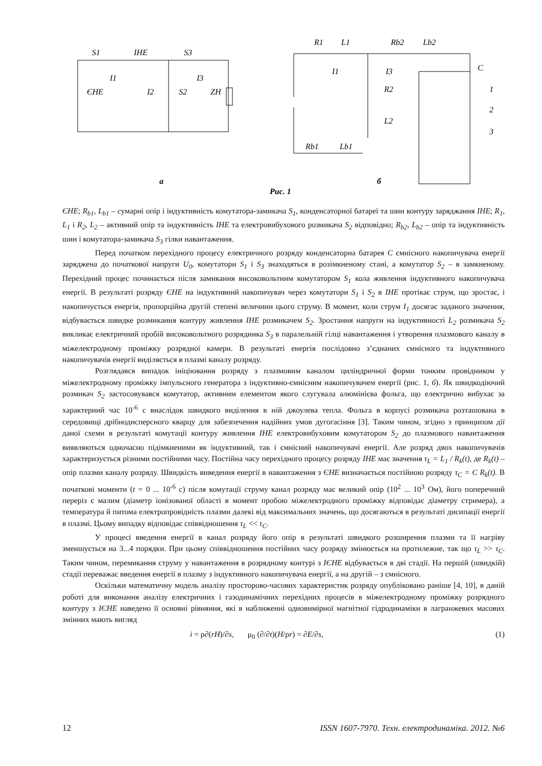S1
ІНЕ
S3
ЄНЕ
I1
I3
I2
S2
ZH
а
R1
L1
Rb2
Lb2
C
I1
I3
R2
L2
Rb1
Lb1
1
2
3
б
Рис. 1
ЄНЕ; R<sub>b1</sub>, L<sub>b1</sub> – сумарні опір і індуктивність комутатора-замикача S<sub>1</sub>, конденсаторної батареї та шин контуру заряджання ІНЕ; R<sub>1</sub>, L<sub>1</sub> і R<sub>2</sub>, L<sub>2</sub> – активний опір та індуктивність ІНЕ та електровибухового розмикача S<sub>2</sub> відповідно; R<sub>b2</sub>, L<sub>b2</sub> – опір та індуктивність шин і комутатора-замикача S<sub>3</sub> гілки навантаження.
Перед початком перехідного процесу електричного розряду конденсаторна батарея С ємнісного накопичувача енергії заряджена до початкової напруги U<sub>0</sub>, комутатори S<sub>1</sub> і S<sub>3</sub> знаходяться в розімкненому стані, а комутатор S<sub>2</sub> – в замкненому. Перехідний процес починається після замикання високовольтним комутатором S<sub>1</sub> кола живлення індуктивного накопичувача енергії. В результаті розряду ЄНЕ на індуктивний накопичувач через комутатори S<sub>1</sub> і S<sub>2</sub> в ІНЕ протікає струм, що зростає, і накопичується енергія, пропорційна другій степені величини цього струму. В момент, коли струм I<sub>1</sub> досягає заданого значення, відбувається швидке розмикання контуру живлення ІНЕ розмикачем S<sub>2</sub>. Зростання напруги на індуктивності L<sub>2</sub> розмикача S<sub>2</sub> викликає електричний пробій високовольтного розрядника S<sub>3</sub> в паралельній гілці навантаження і утворення плазмового каналу в міжелектродному проміжку розрядної камери. В результаті енергія послідовно з’єднаних ємнісного та індуктивного накопичувачів енергії виділяється в плазмі каналу розряду.
Розглядався випадок ініціювання розряду з плазмовим каналом циліндричної форми тонким провідником у міжелектродному проміжку імпульсного генератора з індуктивно-ємнісним накопичувачем енергії (рис. 1, б). Як швидкодіючий розмикач S<sub>2</sub> застосовувався комутатор, активним елементом якого слугувала алюмінієва фольга, що електрично вибухає за характерний час 10<sup>-6</sup> с внаслідок швидкого виділення в ній джоулева тепла. Фольга в корпусі розмикача розташована в середовищі дрібнодисперсного кварцу для забезпечення надійних умов дугогасіння [3]. Таким чином, згідно з принципом дії даної схеми в результаті комутації контуру живлення ІНЕ електровибуховим комутатором S<sub>2</sub> до плазмового навантаження виявляються одночасно підімкненими як індуктивний, так і ємнісний накопичувачі енергії. Але розряд двох накопичувачів характеризується різними постійними часу. Постійна часу перехідного процесу розряду ІНЕ має значення τ<sub>L</sub> = L<sub>1</sub> / R<sub>k</sub>(t), де R<sub>k</sub>(t) – опір плазми каналу розряду. Швидкість виведення енергії в навантаження з ЄНЕ визначається постійною розряду τ<sub>C</sub> = C R<sub>k</sub>(t). В початкові моменти (t = 0 ... 10<sup>-6</sup> с) після комутації струму канал розряду має великий опір (10<sup>2</sup> ... 10<sup>3</sup> Ом), його поперечний переріз є малим (діаметр іонізованої області в момент пробою міжелектродного проміжку відповідає діаметру стримера), а температура й питома електропровідність плазми далекі від максимальних значень, що досягаються в результаті дисипації енергії в плазмі. Цьому випадку відповідає співвідношення τ<sub>L</sub> << τ<sub>C</sub>.
У процесі введення енергії в канал розряду його опір в результаті швидкого розширення плазми та її нагріву зменшується на 3...4 порядки. При цьому співвідношення постійних часу розряду змінюється на протилежне, так що τ<sub>L</sub> >> τ<sub>C</sub>. Таким чином, перемикання струму у навантаження в розрядному контурі з ІЄНЕ відбувається в дві стадії. На першій (швидкій) стадії переважає введення енергії в плазму з індуктивного накопичувача енергії, а на другій – з ємнісного.
Оскільки математичну модель аналізу просторово-часових характеристик розряду опубліковано раніше [4, 10], в даній роботі для виконання аналізу електричних і газодинамічних перехідних процесів в міжелектродному проміжку розрядного контуру з ІЄНЕ наведено її основні рівняння, які в наближенні одновимірної магнітної гідродинаміки в лагранжевих масових змінних мають вигляд
i = ρ∂(rH)/∂s, μ<sub>0</sub> (∂/∂t)(H/ρr) = ∂E/∂s, (1)
12 ISSN 1607-7970. Техн. електродинаміка. 2012. №6